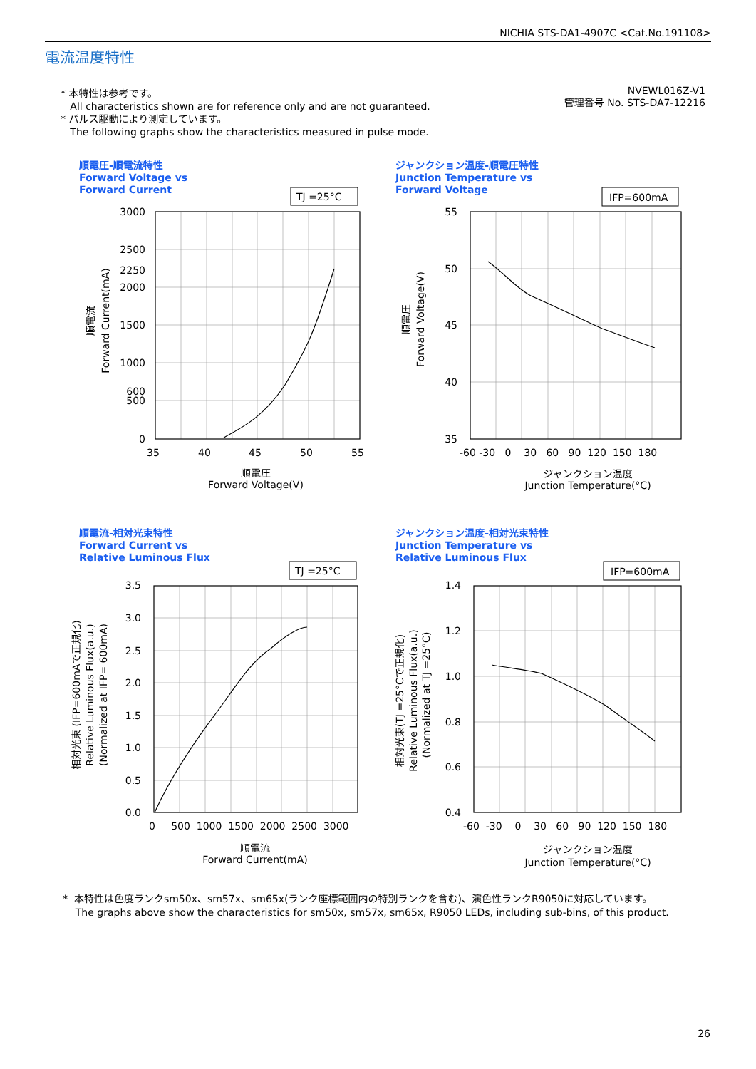NICHIA STS-DA1-4907C <Cat.No.191108>
電流温度特性
* 本特性は参考です。
All characteristics shown are for reference only and are not guaranteed.
* パルス駆動により測定しています。
The following graphs show the characteristics measured in pulse mode.
NVEWL016Z-V1
管理番号 No. STS-DA7-12216
順電圧-順電流特性
Forward Voltage vs
Forward Current
ジャンクション温度-順電圧特性
Junction Temperature vs
Forward Voltage
順電流-相対光束特性
Forward Current vs
Relative Luminous Flux
ジャンクション温度-相対光束特性
Junction Temperature vs
Relative Luminous Flux
TJ =25°C
IFP=600mA
TJ =25°C
IFP=600mA
3000
2500
2250
2000
1500
1000
600
500
0
55
50
45
40
35
3.5
3.0
2.5
2.0
1.5
1.0
0.5
0.0
1.4
1.2
1.0
0.8
0.6
0.4
35
40
45
50
55
-60 -30 0 30 60 90 120 150 180
0 500 1000 1500 2000 2500 3000
-60 -30 0 30 60 90 120 150 180
順電圧
Forward Voltage(V)
ジャンクション温度
Junction Temperature(°C)
順電流
Forward Current(mA)
ジャンクション温度
Junction Temperature(°C)
順電流
Forward Current(mA)
順電圧
Forward Voltage(V)
相対光束 (IFP=600mAで正規化)
Relative Luminous Flux(a.u.)
(Normalized at IFP= 600mA)
相対光束(TJ =25°Cで正規化)
Relative Luminous Flux(a.u.)
(Normalized at TJ =25°C)
* 本特性は色度ランクsm50x、sm57x、sm65x(ランク座標範囲内の特別ランクを含む)、演色性ランクR9050に対応しています。
The graphs above show the characteristics for sm50x, sm57x, sm65x, R9050 LEDs, including sub-bins, of this product.
26